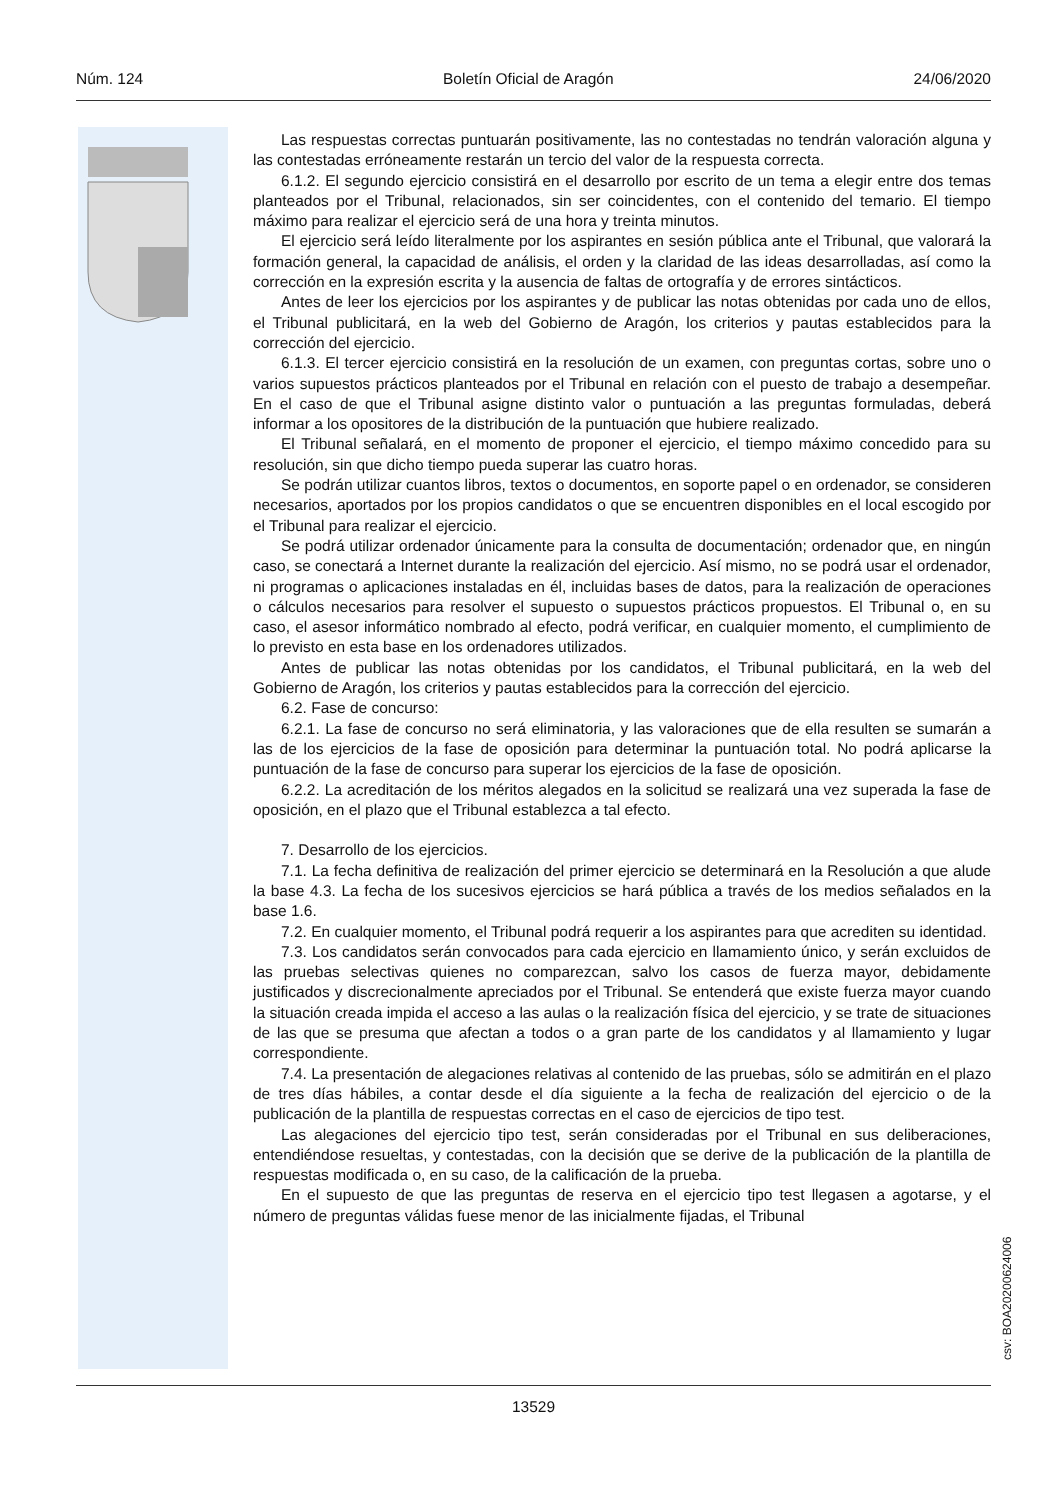Núm. 124 Boletín Oficial de Aragón 24/06/2020
Las respuestas correctas puntuarán positivamente, las no contestadas no tendrán valoración alguna y las contestadas erróneamente restarán un tercio del valor de la respuesta correcta.
6.1.2. El segundo ejercicio consistirá en el desarrollo por escrito de un tema a elegir entre dos temas planteados por el Tribunal, relacionados, sin ser coincidentes, con el contenido del temario. El tiempo máximo para realizar el ejercicio será de una hora y treinta minutos.
El ejercicio será leído literalmente por los aspirantes en sesión pública ante el Tribunal, que valorará la formación general, la capacidad de análisis, el orden y la claridad de las ideas desarrolladas, así como la corrección en la expresión escrita y la ausencia de faltas de ortografía y de errores sintácticos.
Antes de leer los ejercicios por los aspirantes y de publicar las notas obtenidas por cada uno de ellos, el Tribunal publicitará, en la web del Gobierno de Aragón, los criterios y pautas establecidos para la corrección del ejercicio.
6.1.3. El tercer ejercicio consistirá en la resolución de un examen, con preguntas cortas, sobre uno o varios supuestos prácticos planteados por el Tribunal en relación con el puesto de trabajo a desempeñar. En el caso de que el Tribunal asigne distinto valor o puntuación a las preguntas formuladas, deberá informar a los opositores de la distribución de la puntuación que hubiere realizado.
El Tribunal señalará, en el momento de proponer el ejercicio, el tiempo máximo concedido para su resolución, sin que dicho tiempo pueda superar las cuatro horas.
Se podrán utilizar cuantos libros, textos o documentos, en soporte papel o en ordenador, se consideren necesarios, aportados por los propios candidatos o que se encuentren disponibles en el local escogido por el Tribunal para realizar el ejercicio.
Se podrá utilizar ordenador únicamente para la consulta de documentación; ordenador que, en ningún caso, se conectará a Internet durante la realización del ejercicio. Así mismo, no se podrá usar el ordenador, ni programas o aplicaciones instaladas en él, incluidas bases de datos, para la realización de operaciones o cálculos necesarios para resolver el supuesto o supuestos prácticos propuestos. El Tribunal o, en su caso, el asesor informático nombrado al efecto, podrá verificar, en cualquier momento, el cumplimiento de lo previsto en esta base en los ordenadores utilizados.
Antes de publicar las notas obtenidas por los candidatos, el Tribunal publicitará, en la web del Gobierno de Aragón, los criterios y pautas establecidos para la corrección del ejercicio.
6.2. Fase de concurso:
6.2.1. La fase de concurso no será eliminatoria, y las valoraciones que de ella resulten se sumarán a las de los ejercicios de la fase de oposición para determinar la puntuación total. No podrá aplicarse la puntuación de la fase de concurso para superar los ejercicios de la fase de oposición.
6.2.2. La acreditación de los méritos alegados en la solicitud se realizará una vez superada la fase de oposición, en el plazo que el Tribunal establezca a tal efecto.
7. Desarrollo de los ejercicios.
7.1. La fecha definitiva de realización del primer ejercicio se determinará en la Resolución a que alude la base 4.3. La fecha de los sucesivos ejercicios se hará pública a través de los medios señalados en la base 1.6.
7.2. En cualquier momento, el Tribunal podrá requerir a los aspirantes para que acrediten su identidad.
7.3. Los candidatos serán convocados para cada ejercicio en llamamiento único, y serán excluidos de las pruebas selectivas quienes no comparezcan, salvo los casos de fuerza mayor, debidamente justificados y discrecionalmente apreciados por el Tribunal. Se entenderá que existe fuerza mayor cuando la situación creada impida el acceso a las aulas o la realización física del ejercicio, y se trate de situaciones de las que se presuma que afectan a todos o a gran parte de los candidatos y al llamamiento y lugar correspondiente.
7.4. La presentación de alegaciones relativas al contenido de las pruebas, sólo se admitirán en el plazo de tres días hábiles, a contar desde el día siguiente a la fecha de realización del ejercicio o de la publicación de la plantilla de respuestas correctas en el caso de ejercicios de tipo test.
Las alegaciones del ejercicio tipo test, serán consideradas por el Tribunal en sus deliberaciones, entendiéndose resueltas, y contestadas, con la decisión que se derive de la publicación de la plantilla de respuestas modificada o, en su caso, de la calificación de la prueba.
En el supuesto de que las preguntas de reserva en el ejercicio tipo test llegasen a agotarse, y el número de preguntas válidas fuese menor de las inicialmente fijadas, el Tribunal
csv: BOA20200624006
13529